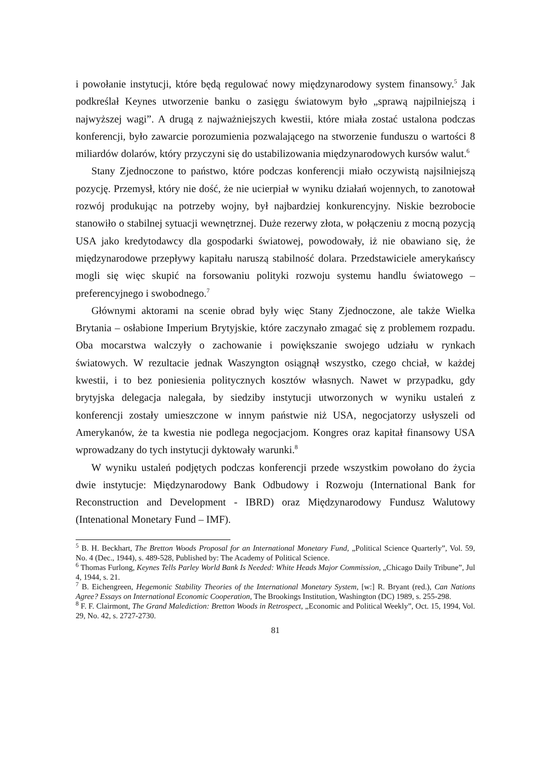i powołanie instytucji, które będą regulować nowy międzynarodowy system finansowy.<sup>5</sup> Jak podkreślał Keynes utworzenie banku o zasięgu światowym było „sprawą najpilniejszą i najwyższej wagi”. A drugą z najważniejszych kwestii, które miała zostać ustalona podczas konferencji, było zawarcie porozumienia pozwalającego na stworzenie funduszu o wartości 8 miliardów dolarów, który przyczyni się do ustabilizowania międzynarodowych kursów walut.<sup>6</sup>
Stany Zjednoczone to państwo, które podczas konferencji miało oczywistą najsilniejszą pozycję. Przemysł, który nie dość, że nie ucierpiał w wyniku działań wojennych, to zanotował rozwój produkując na potrzeby wojny, był najbardziej konkurencyjny. Niskie bezrobocie stanowiło o stabilnej sytuacji wewnętrznej. Duże rezerwy złota, w połączeniu z mocną pozycją USA jako kredytodawcy dla gospodarki światowej, powodowały, iż nie obawiano się, że międzynarodowe przepływy kapitału naruszą stabilność dolara. Przedstawiciele amerykańscy mogli się więc skupić na forsowaniu polityki rozwoju systemu handlu światowego – preferencyjnego i swobodnego.<sup>7</sup>
Głównymi aktorami na scenie obrad były więc Stany Zjednoczone, ale także Wielka Brytania – osłabione Imperium Brytyjskie, które zaczynało zmagać się z problemem rozpadu. Oba mocarstwa walczyły o zachowanie i powiększanie swojego udziału w rynkach światowych. W rezultacie jednak Waszyngton osiągnął wszystko, czego chciał, w każdej kwestii, i to bez poniesienia politycznych kosztów własnych. Nawet w przypadku, gdy brytyjska delegacja nalegała, by siedziby instytucji utworzonych w wyniku ustaleń z konferencji zostały umieszczone w innym państwie niż USA, negocjatorzy usłyszeli od Amerykanów, że ta kwestia nie podlega negocjacjom. Kongres oraz kapitał finansowy USA wprowadzany do tych instytucji dyktowały warunki.<sup>8</sup>
W wyniku ustaleń podjętych podczas konferencji przede wszystkim powołano do życia dwie instytucje: Międzynarodowy Bank Odbudowy i Rozwoju (International Bank for Reconstruction and Development - IBRD) oraz Międzynarodowy Fundusz Walutowy (Intenational Monetary Fund – IMF).
<sup>5</sup> B. H. Beckhart, The Bretton Woods Proposal for an International Monetary Fund, „Political Science Quarterly”, Vol. 59, No. 4 (Dec., 1944), s. 489-528, Published by: The Academy of Political Science.
<sup>6</sup> Thomas Furlong, Keynes Tells Parley World Bank Is Needed: White Heads Major Commission, „Chicago Daily Tribune”, Jul 4, 1944, s. 21.
<sup>7</sup> B. Eichengreen, Hegemonic Stability Theories of the International Monetary System, [w:] R. Bryant (red.), Can Nations Agree? Essays on International Economic Cooperation, The Brookings Institution, Washington (DC) 1989, s. 255-298.
<sup>8</sup> F. F. Clairmont, The Grand Malediction: Bretton Woods in Retrospect, „Economic and Political Weekly”, Oct. 15, 1994, Vol. 29, No. 42, s. 2727-2730.
81